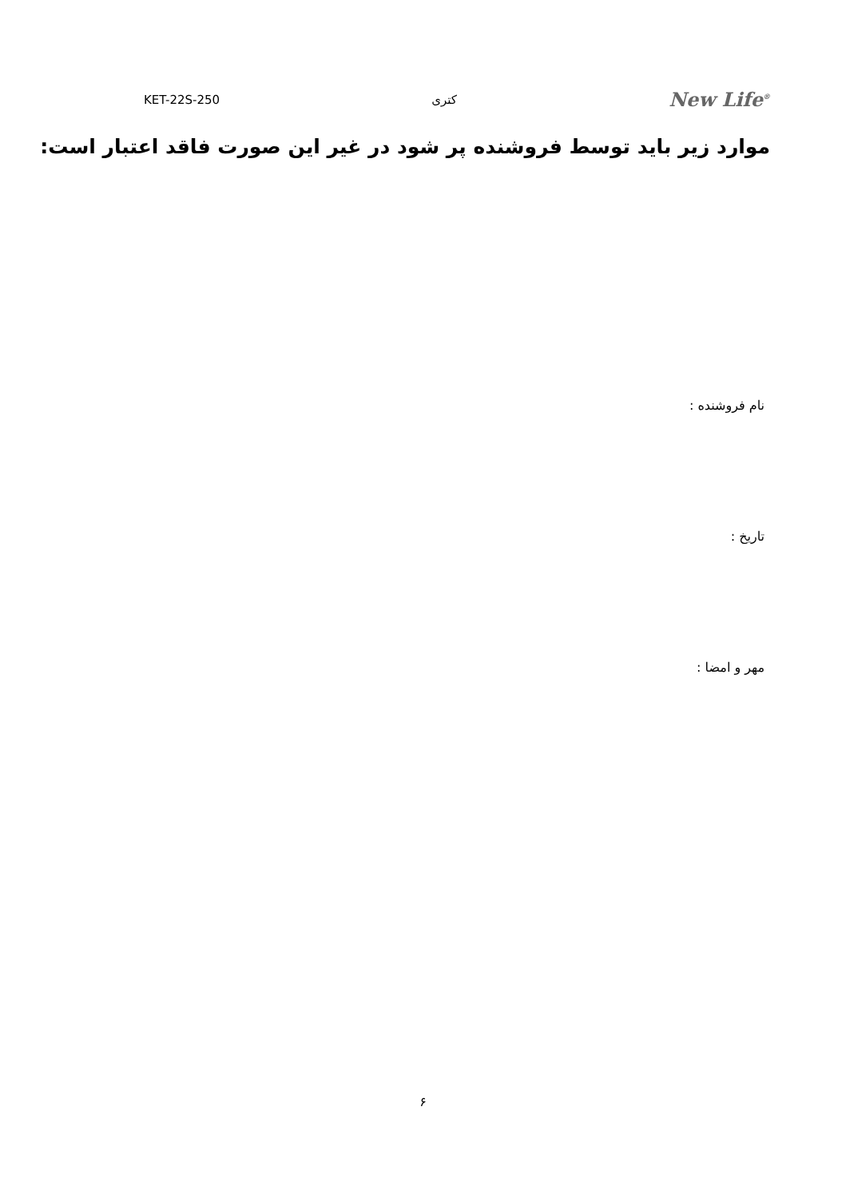KET-22S-250 کتری New Life<sup>®</sup>
موارد زیر باید توسط فروشنده پر شود در غیر این صورت فاقد اعتبار است:
نام فروشنده :
تاریخ :
مهر و امضا :
۶